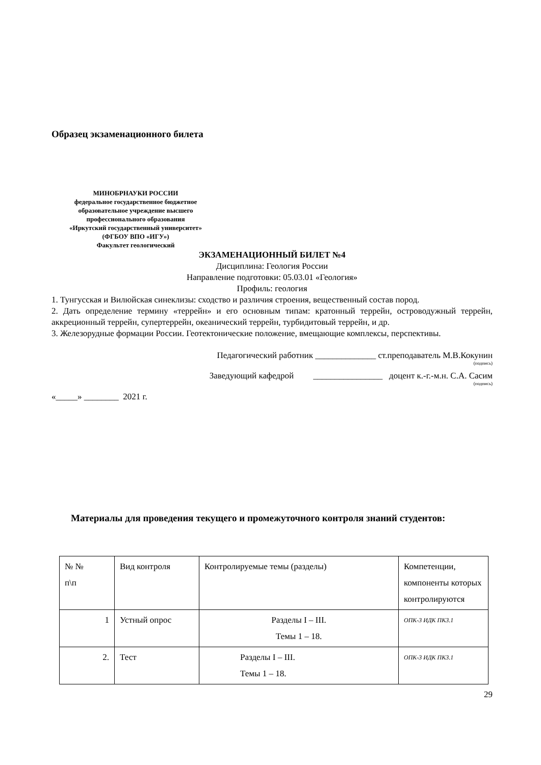Образец экзаменационного билета
МИНОБРНАУКИ РОССИИ
федеральное государственное бюджетное образовательное учреждение высшего профессионального образования
«Иркутский государственный университет»
(ФГБОУ ВПО «ИГУ»)
Факультет геологический
ЭКЗАМЕНАЦИОННЫЙ БИЛЕТ №4
Дисциплина: Геология России
Направление подготовки: 05.03.01 «Геология»
Профиль: геология
1. Тунгусская и Вилюйская синеклизы: сходство и различия строения, вещественный состав пород.
2. Дать определение термину «террейн» и его основным типам: кратонный террейн, островодужный террейн, аккреционный террейн, супертеррейн, океанический террейн, турбидитовый террейн, и др.
3. Железорудные формации России. Геотектонические положение, вмещающие комплексы, перспективы.
Педагогический работник ______________ ст.преподаватель М.В.Кокунин
(подпись)
Заведующий кафедрой ________________ доцент к.-г.-м.н. С.А. Сасим
(подпись)
«_____» ________ 2021 г.
Материалы для проведения текущего и промежуточного контроля знаний студентов:
| № № п\п | Вид контроля | Контролируемые темы (разделы) | Компетенции, компоненты которых контролируются |
| 1 | Устный опрос | Разделы I – III. Темы 1 – 18. | ОПК-3 ИДК ПК3.1 |
| 2. | Тест | Разделы I – III. Темы 1 – 18. | ОПК-3 ИДК ПК3.1 |
29